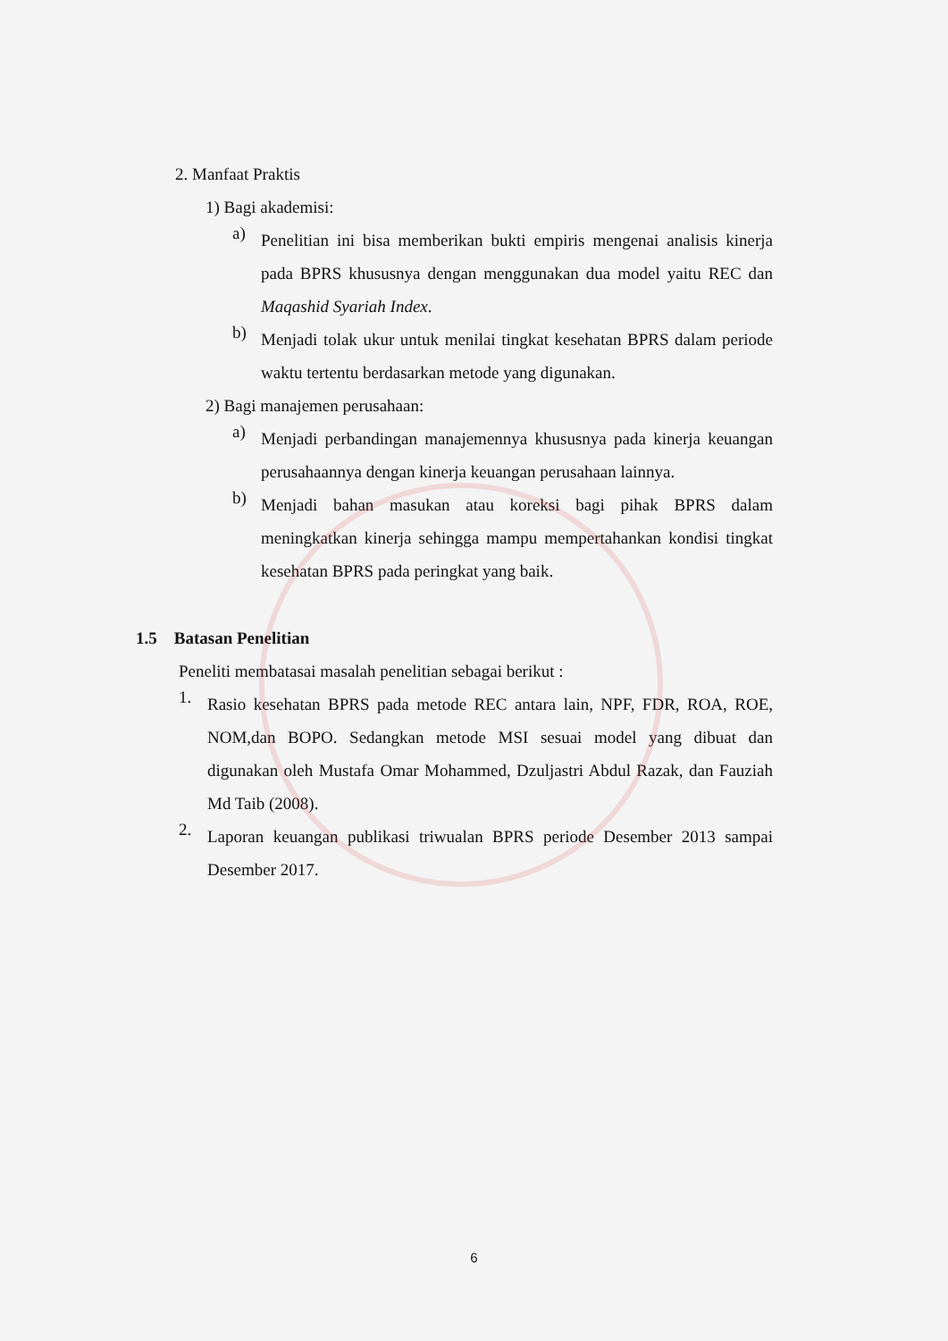2. Manfaat Praktis
1) Bagi akademisi:
a)
Penelitian ini bisa memberikan bukti empiris mengenai analisis kinerja pada BPRS khususnya dengan menggunakan dua model yaitu REC dan Maqashid Syariah Index.
b)
Menjadi tolak ukur untuk menilai tingkat kesehatan BPRS dalam periode waktu tertentu berdasarkan metode yang digunakan.
2) Bagi manajemen perusahaan:
a)
Menjadi perbandingan manajemennya khususnya pada kinerja keuangan perusahaannya dengan kinerja keuangan perusahaan lainnya.
b)
Menjadi bahan masukan atau koreksi bagi pihak BPRS dalam meningkatkan kinerja sehingga mampu mempertahankan kondisi tingkat kesehatan BPRS pada peringkat yang baik.
1.5 Batasan Penelitian
Peneliti membatasai masalah penelitian sebagai berikut :
1.
Rasio kesehatan BPRS pada metode REC antara lain, NPF, FDR, ROA, ROE, NOM,dan BOPO. Sedangkan metode MSI sesuai model yang dibuat dan digunakan oleh Mustafa Omar Mohammed, Dzuljastri Abdul Razak, dan Fauziah Md Taib (2008).
2.
Laporan keuangan publikasi triwualan BPRS periode Desember 2013 sampai Desember 2017.
6